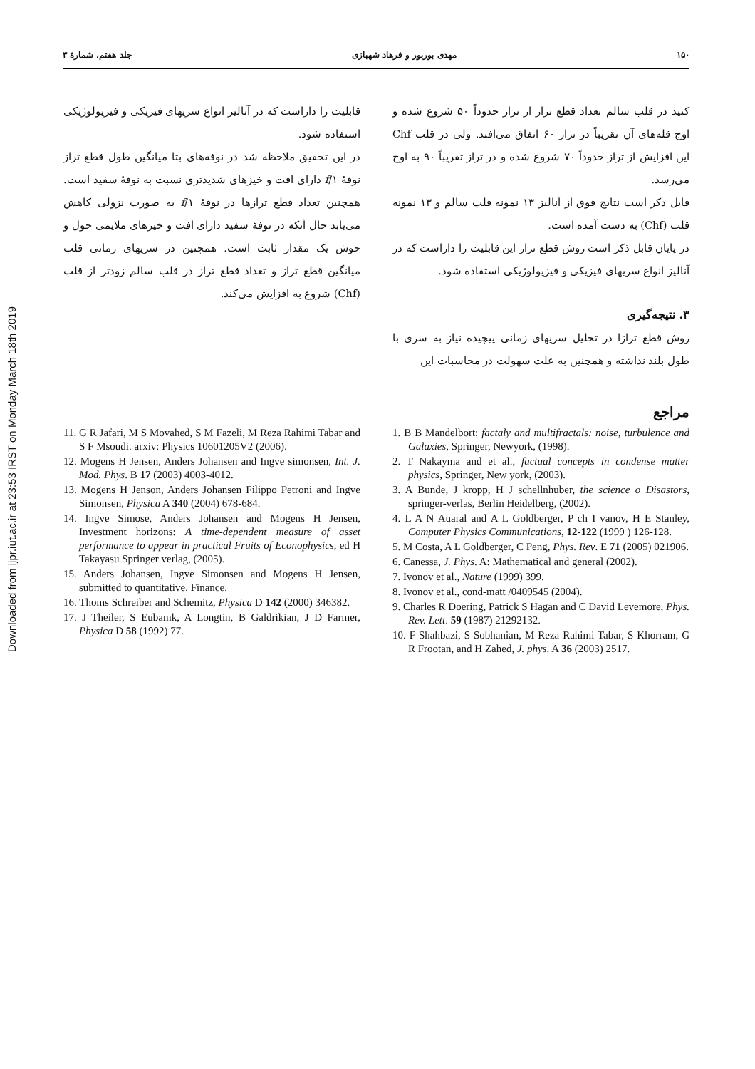Downloaded from ijpr.iut.ac.ir at 23:53 IRST on Monday March 18th 2019
۱۵۰ مهدی بوربور و فرهاد شهبازی جلد هفتم، شمارۀ ۳
کنید در قلب سالم تعداد قطع تراز از تراز حدوداً ۵۰ شروع شده و اوج قله‌های آن تقریباً در تراز ۶۰ اتفاق می‌افتد. ولی در قلب Chf این افزایش از تراز حدوداً ۷۰ شروع شده و در تراز تقریباً ۹۰ به اوج می‌رسد.
قابل ذکر است نتایج فوق از آنالیز ۱۳ نمونه قلب سالم و ۱۳ نمونه قلب (Chf) به دست آمده است.
در پایان قابل ذکر است روش قطع تراز این قابلیت را داراست که در آنالیز انواع سریهای فیزیکی و فیزیولوژیکی استفاده شود.
۳. نتیجه‌گیری
روش قطع ترازا در تحلیل سریهای زمانی پیچیده نیاز به سری با طول بلند نداشته و همچنین به علت سهولت در محاسبات این
مراجع
1. B B Mandelbort: factaly and multifractals: noise, turbulence and Galaxies, Springer, Newyork, (1998).
2. T Nakayma and et al., factual concepts in condense matter physics, Springer, New york, (2003).
3. A Bunde, J kropp, H J schellnhuber, the science o Disastors, springer-verlas, Berlin Heidelberg, (2002).
4. L A N Auaral and A L Goldberger, P ch I vanov, H E Stanley, Computer Physics Communications, 12-122 (1999 ) 126-128.
5. M Costa, A L Goldberger, C Peng, Phys. Rev. E 71 (2005) 021906.
6. Canessa, J. Phys. A: Mathematical and general (2002).
7. Ivonov et al., Nature (1999) 399.
8. Ivonov et al., cond-matt /0409545 (2004).
9. Charles R Doering, Patrick S Hagan and C David Levemore, Phys. Rev. Lett. 59 (1987) 21292132.
10. F Shahbazi, S Sobhanian, M Reza Rahimi Tabar, S Khorram, G R Frootan, and H Zahed, J. phys. A 36 (2003) 2517.
قابلیت را داراست که در آنالیز انواع سریهای فیزیکی و فیزیولوژیکی استفاده شود.
در این تحقیق ملاحظه شد در نوفه‌های بتا میانگین طول قطع تراز نوفۀ f/۱ دارای افت و خیزهای شدیدتری نسبت به نوفۀ سفید است. همچنین تعداد قطع ترازها در نوفۀ f/۱ به صورت نزولی کاهش می‌یابد حال آنکه در نوفۀ سفید دارای افت و خیزهای ملایمی حول و حوش یک مقدار ثابت است. همچنین در سریهای زمانی قلب میانگین قطع تراز و تعداد قطع تراز در قلب سالم زودتر از قلب (Chf) شروع به افزایش می‌کند.
11. G R Jafari, M S Movahed, S M Fazeli, M Reza Rahimi Tabar and S F Msoudi. arxiv: Physics 10601205V2 (2006).
12. Mogens H Jensen, Anders Johansen and Ingve simonsen, Int. J. Mod. Phys. B 17 (2003) 4003-4012.
13. Mogens H Jenson, Anders Johansen Filippo Petroni and Ingve Simonsen, Physica A 340 (2004) 678-684.
14. Ingve Simose, Anders Johansen and Mogens H Jensen, Investment horizons: A time-dependent measure of asset performance to appear in practical Fruits of Econophysics, ed H Takayasu Springer verlag, (2005).
15. Anders Johansen, Ingve Simonsen and Mogens H Jensen, submitted to quantitative, Finance.
16. Thoms Schreiber and Schemitz, Physica D 142 (2000) 346382.
17. J Theiler, S Eubamk, A Longtin, B Galdrikian, J D Farmer, Physica D 58 (1992) 77.